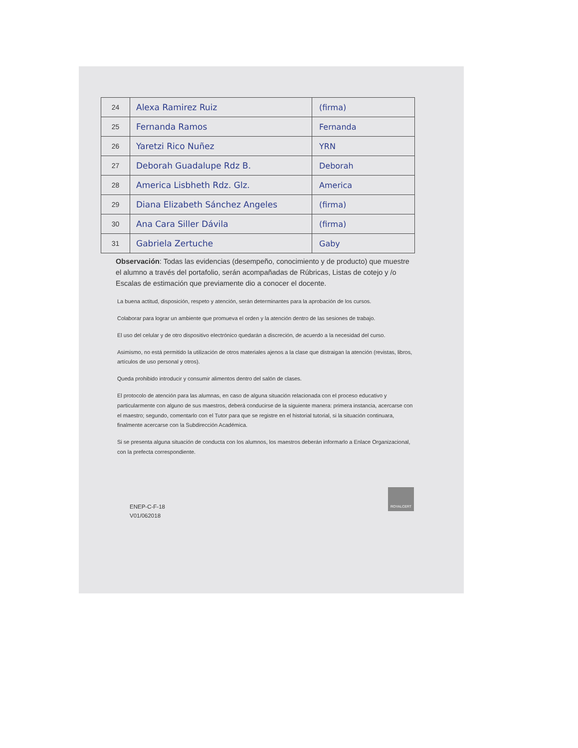| 24 | Alexa Ramirez Ruiz | (firma) |
| 25 | Fernanda Ramos | Fernanda |
| 26 | Yaretzi Rico Nuñez | YRN |
| 27 | Deborah Guadalupe Rdz B. | Deborah |
| 28 | America Lisbheth Rdz. Glz. | America |
| 29 | Diana Elizabeth Sánchez Angeles | (firma) |
| 30 | Ana Cara Siller Dávila | (firma) |
| 31 | Gabriela Zertuche | Gaby |
Observación: Todas las evidencias (desempeño, conocimiento y de producto) que muestre el alumno a través del portafolio, serán acompañadas de Rúbricas, Listas de cotejo y /o Escalas de estimación que previamente dio a conocer el docente.
La buena actitud, disposición, respeto y atención, serán determinantes para la aprobación de los cursos.
Colaborar para lograr un ambiente que promueva el orden y la atención dentro de las sesiones de trabajo.
El uso del celular y de otro dispositivo electrónico quedarán a discreción, de acuerdo a la necesidad del curso.
Asimismo, no está permitido la utilización de otros materiales ajenos a la clase que distraigan la atención (revistas, libros, artículos de uso personal y otros).
Queda prohibido introducir y consumir alimentos dentro del salón de clases.
El protocolo de atención para las alumnas, en caso de alguna situación relacionada con el proceso educativo y particularmente con alguno de sus maestros, deberá conducirse de la siguiente manera: primera instancia, acercarse con el maestro; segundo, comentarlo con el Tutor para que se registre en el historial tutorial, si la situación continuara, finalmente acercarse con la Subdirección Académica.
Si se presenta alguna situación de conducta con los alumnos, los maestros deberán informarlo a Enlace Organizacional, con la prefecta correspondiente.
ROYALCERT
ENEP-C-F-18
V01/062018